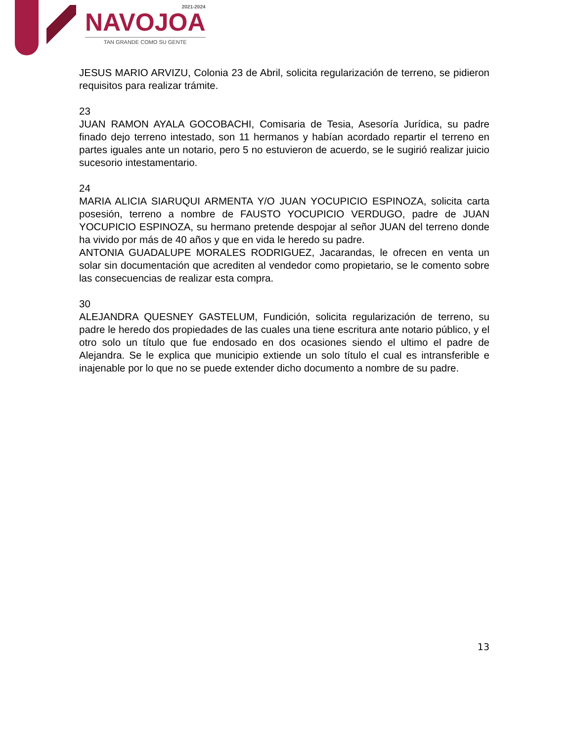2021-2024
NAVOJOA
TAN GRANDE COMO SU GENTE
JESUS MARIO ARVIZU, Colonia 23 de Abril, solicita regularización de terreno, se pidieron requisitos para realizar trámite.
23
JUAN RAMON AYALA GOCOBACHI, Comisaria de Tesia, Asesoría Jurídica, su padre finado dejo terreno intestado, son 11 hermanos y habían acordado repartir el terreno en partes iguales ante un notario, pero 5 no estuvieron de acuerdo, se le sugirió realizar juicio sucesorio intestamentario.
24
MARIA ALICIA SIARUQUI ARMENTA Y/O JUAN YOCUPICIO ESPINOZA, solicita carta posesión, terreno a nombre de FAUSTO YOCUPICIO VERDUGO, padre de JUAN YOCUPICIO ESPINOZA, su hermano pretende despojar al señor JUAN del terreno donde ha vivido por más de 40 años y que en vida le heredo su padre.
ANTONIA GUADALUPE MORALES RODRIGUEZ, Jacarandas, le ofrecen en venta un solar sin documentación que acrediten al vendedor como propietario, se le comento sobre las consecuencias de realizar esta compra.
30
ALEJANDRA QUESNEY GASTELUM, Fundición, solicita regularización de terreno, su padre le heredo dos propiedades de las cuales una tiene escritura ante notario público, y el otro solo un título que fue endosado en dos ocasiones siendo el ultimo el padre de Alejandra. Se le explica que municipio extiende un solo título el cual es intransferible e inajenable por lo que no se puede extender dicho documento a nombre de su padre.
13